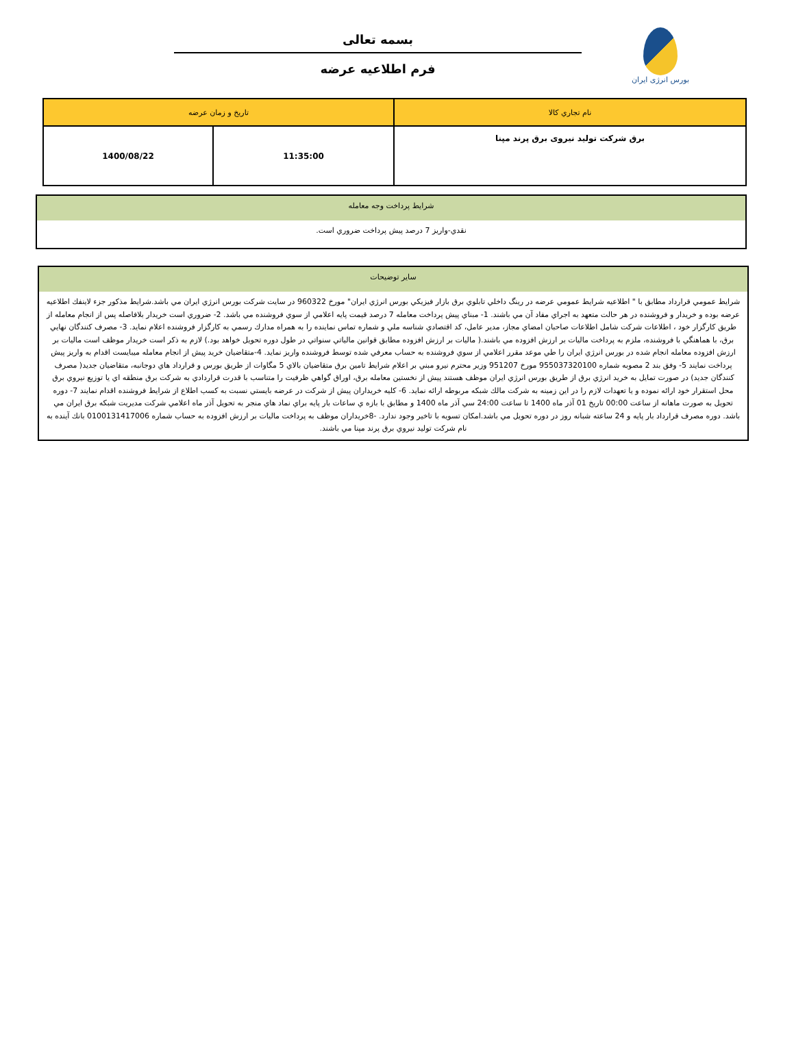بورس انرژی ایران
بسمه تعالی
فرم اطلاعیه عرضه
| نام تجاري كالا | تاريخ و زمان عرضه | |
| --- | --- | --- |
| برق شرکت تولید نیروی برق پرند مپنا | 11:35:00 | 1400/08/22 |
شرايط پرداخت وجه معامله
نقدي-واريز 7 درصد پيش پرداخت ضروري است.
ساير توضيحات
شرايط عمومي قرارداد مطابق با " اطلاعيه شرايط عمومي عرضه در رينگ داخلي تابلوي برق بازار فيزيكي بورس انرژي ايران" مورخ 960322 در سايت شركت بورس انرژي ايران مي باشد.شرايط مذكور جزء لاينفك اطلاعيه عرضه بوده و خريدار و فروشنده در هر حالت متعهد به اجراي مفاد آن مي باشند. 1- مبناي پيش پرداخت معامله 7 درصد قيمت پايه اعلامي از سوي فروشنده مي باشد. 2- ضروري است خريدار بلافاصله پس از انجام معامله از طريق كارگزار خود ، اطلاعات شركت شامل اطلاعات صاحبان امضاي مجاز، مدير عامل، كد اقتصادي شناسه ملي و شماره تماس نماينده را به همراه مدارك رسمي به كارگزار فروشنده اعلام نمايد. 3- مصرف كنندگان نهايي برق، با هماهنگي با فروشنده، ملزم به پرداخت ماليات بر ارزش افزوده مي باشند.( ماليات بر ارزش افزوده مطابق قوانين مالياتي سنواتي در طول دوره تحويل خواهد بود.) لازم به ذكر است خريدار موظف است ماليات بر ارزش افزوده معامله انجام شده در بورس انرژي ايران را طي موعد مقرر اعلامي از سوي فروشنده به حساب معرفي شده توسط فروشنده واريز نمايد. 4-متقاضيان خريد پيش از انجام معامله ميبايست اقدام به واريز پيش پرداخت نمايند 5- وفق بند 2 مصوبه شماره 955037320100 مورخ 951207 وزير محترم نيرو مبني بر اعلام شرايط تامين برق متقاضيان بالاي 5 مگاوات از طريق بورس و قرارداد هاي دوجانبه، متقاضيان جديد( مصرف كنندگان جديد) در صورت تمايل به خريد انرژي برق از طريق بورس انرژي ايران موظف هستند پيش از نخستين معامله برق، اوراق گواهي ظرفيت را متناسب با قدرت قراردادي به شركت برق منطقه اي يا توزيع نيروي برق محل استقرار خود ارائه نموده و يا تعهدات لازم را در اين زمينه به شركت مالك شبكه مربوطه ارائه نمايد. 6- كليه خريداران پيش از شركت در عرضه بايستي نسبت به كسب اطلاع از شرايط فروشنده اقدام نمايند 7- دوره تحويل به صورت ماهانه از ساعت 00:00 تاريخ 01 آذر ماه 1400 تا ساعت 24:00 سي آذر ماه 1400 و مطابق با بازه ي ساعات بار پايه براي نماد هاي منجر به تحويل آذر ماه اعلامي شركت مديريت شبكه برق ايران مي باشد. دوره مصرف قرارداد بار پايه و 24 ساعته شبانه روز در دوره تحويل مي باشد.امكان تسويه با تاخير وجود ندارد. -8خريداران موظف به پرداخت ماليات بر ارزش افزوده به حساب شماره 0100131417006 بانك آينده به نام شركت توليد نيروي برق پرند مپنا مي باشند.